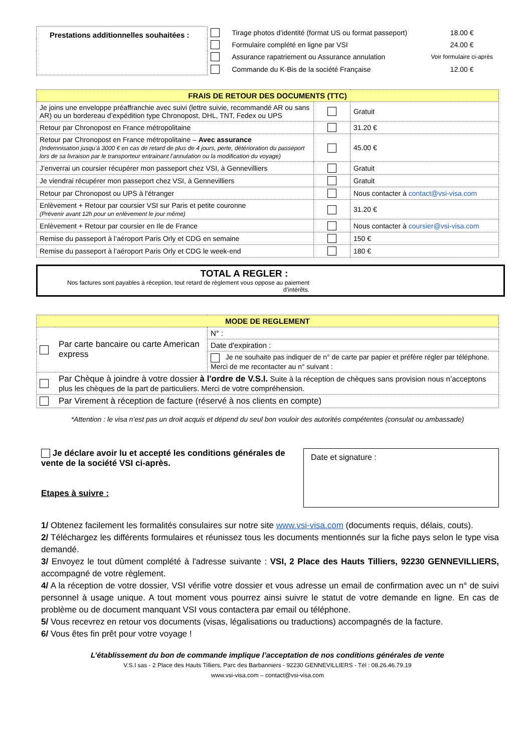| Prestations additionnelles souhaitées : | | Tirage photos d’identité (format US ou format passeport) | 18.00 € |
| | | Formulaire complété en ligne par VSI | 24.00 € |
| | | Assurance rapatriement ou Assurance annulation | Voir formulaire ci-après |
| | | Commande du K-Bis de la société Française | 12.00 € |
| FRAIS DE RETOUR DES DOCUMENTS (TTC) | | |
| --- | --- | --- |
| Je joins une enveloppe préaffranchie avec suivi (lettre suivie, recommandé AR ou sans AR) ou un bordereau d’expédition type Chronopost, DHL, TNT, Fedex ou UPS | | Gratuit |
| Retour par Chronopost en France métropolitaine | | 31.20 € |
| Retour par Chronopost en France métropolitaine – Avec assurance (Indemnisation jusqu’à 3000 € en cas de retard de plus de 4 jours, perte, détérioration du passeport lors de sa livraison par le transporteur entrainant l’annulation ou la modification du voyage) | | 45.00 € |
| J’enverrai un coursier récupérer mon passeport chez VSI, à Gennevilliers | | Gratuit |
| Je viendrai récupérer mon passeport chez VSI, à Gennevilliers | | Gratuit |
| Retour par Chronopost ou UPS à l'étranger | | Nous contacter à contact@vsi-visa.com |
| Enlèvement + Retour par coursier VSI sur Paris et petite couronne (Prévenir avant 12h pour un enlèvement le jour même) | | 31.20 € |
| Enlèvement + Retour par coursier en Ile de France | | Nous contacter à coursier@vsi-visa.com |
| Remise du passeport à l’aéroport Paris Orly et CDG en semaine | | 150 € |
| Remise du passeport à l’aéroport Paris Orly et CDG le week-end | | 180 € |
TOTAL A REGLER :
Nos factures sont payables à réception, tout retard de règlement vous oppose au paiement d’intérêts.
| MODE DE REGLEMENT | | |
| --- | --- | --- |
| | Par carte bancaire ou carte American express | N° : |
| | | Date d'expiration : |
| | | Je ne souhaite pas indiquer de n° de carte par papier et préfère régler par téléphone. Merci de me recontacter au n° suivant : |
| | Par Chèque à joindre à votre dossier à l'ordre de V.S.I. Suite à la réception de chèques sans provision nous n’acceptons plus les chèques de la part de particuliers. Merci de votre compréhension. | |
| | Par Virement à réception de facture (réservé à nos clients en compte) | |
*Attention : le visa n’est pas un droit acquis et dépend du seul bon vouloir des autorités compétentes (consulat ou ambassade)
Je déclare avoir lu et accepté les conditions générales de vente de la société VSI ci-après.
Etapes à suivre :
Date et signature :
1/ Obtenez facilement les formalités consulaires sur notre site www.vsi-visa.com (documents requis, délais, couts).
2/ Téléchargez les différents formulaires et réunissez tous les documents mentionnés sur la fiche pays selon le type visa demandé.
3/ Envoyez le tout dûment complété à l'adresse suivante : VSI, 2 Place des Hauts Tilliers, 92230 GENNEVILLIERS, accompagné de votre règlement.
4/ A la réception de votre dossier, VSI vérifie votre dossier et vous adresse un email de confirmation avec un n° de suivi personnel à usage unique. A tout moment vous pourrez ainsi suivre le statut de votre demande en ligne. En cas de problème ou de document manquant VSI vous contactera par email ou téléphone.
5/ Vous recevrez en retour vos documents (visas, légalisations ou traductions) accompagnés de la facture.
6/ Vous êtes fin prêt pour votre voyage !
L’établissement du bon de commande implique l’acceptation de nos conditions générales de vente
V.S.I sas - 2 Place des Hauts Tilliers, Parc des Barbanniers - 92230 GENNEVILLIERS - Tél : 08.26.46.79.19
www.vsi-visa.com – contact@vsi-visa.com